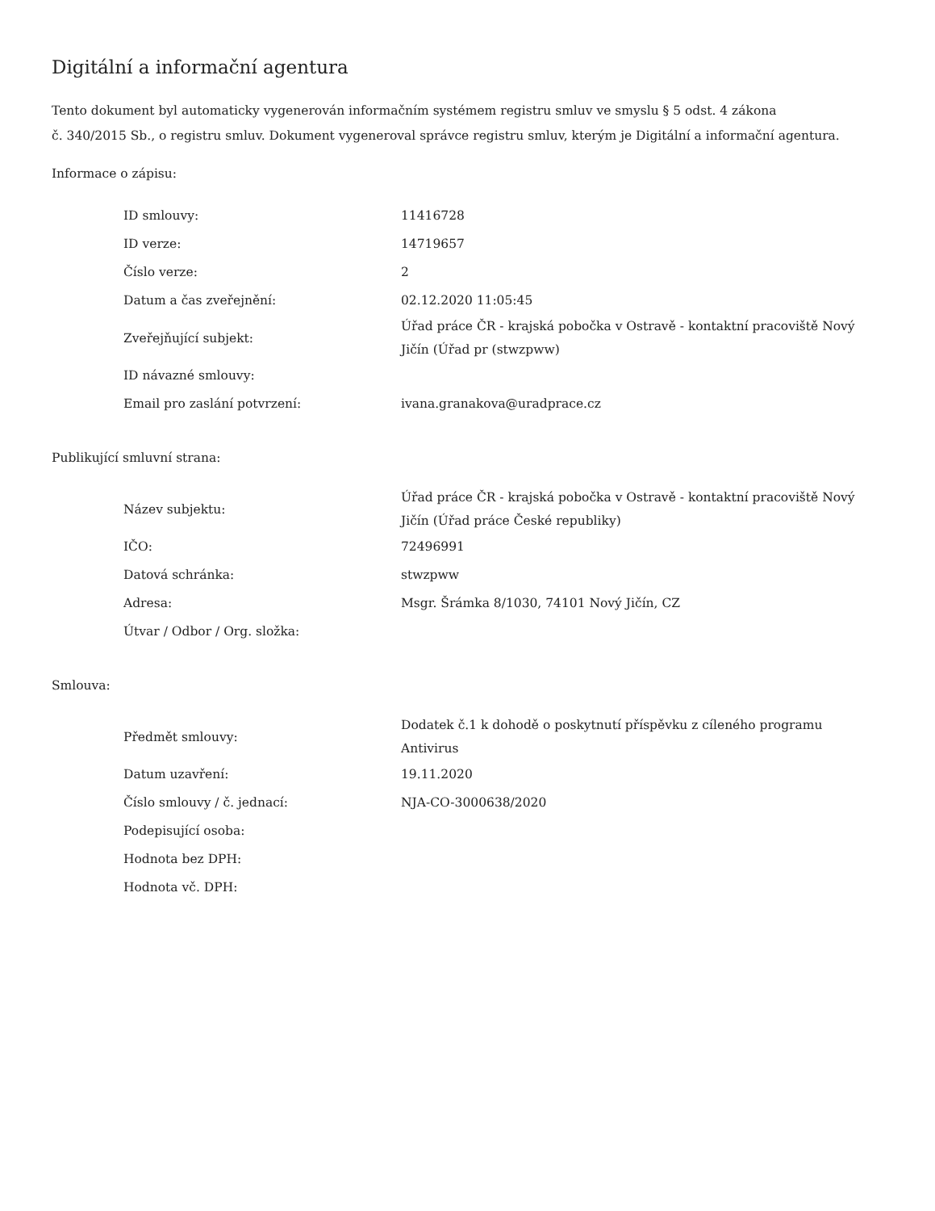Digitální a informační agentura
Tento dokument byl automaticky vygenerován informačním systémem registru smluv ve smyslu § 5 odst. 4 zákona
č. 340/2015 Sb., o registru smluv. Dokument vygeneroval správce registru smluv, kterým je Digitální a informační agentura.
Informace o zápisu:
| ID smlouvy: | 11416728 |
| ID verze: | 14719657 |
| Číslo verze: | 2 |
| Datum a čas zveřejnění: | 02.12.2020 11:05:45 |
| Zveřejňující subjekt: | Úřad práce ČR - krajská pobočka v Ostravě - kontaktní pracoviště Nový Jičín (Úřad pr (stwzpww) |
| ID návazné smlouvy: | |
| Email pro zaslání potvrzení: | ivana.granakova@uradprace.cz |
Publikující smluvní strana:
| Název subjektu: | Úřad práce ČR - krajská pobočka v Ostravě - kontaktní pracoviště Nový Jičín (Úřad práce České republiky) |
| IČO: | 72496991 |
| Datová schránka: | stwzpww |
| Adresa: | Msgr. Šrámka 8/1030, 74101 Nový Jičín, CZ |
| Útvar / Odbor / Org. složka: | |
Smlouva:
| Předmět smlouvy: | Dodatek č.1 k dohodě o poskytnutí příspěvku z cíleného programu Antivirus |
| Datum uzavření: | 19.11.2020 |
| Číslo smlouvy / č. jednací: | NJA-CO-3000638/2020 |
| Podepisující osoba: | |
| Hodnota bez DPH: | |
| Hodnota vč. DPH: | |